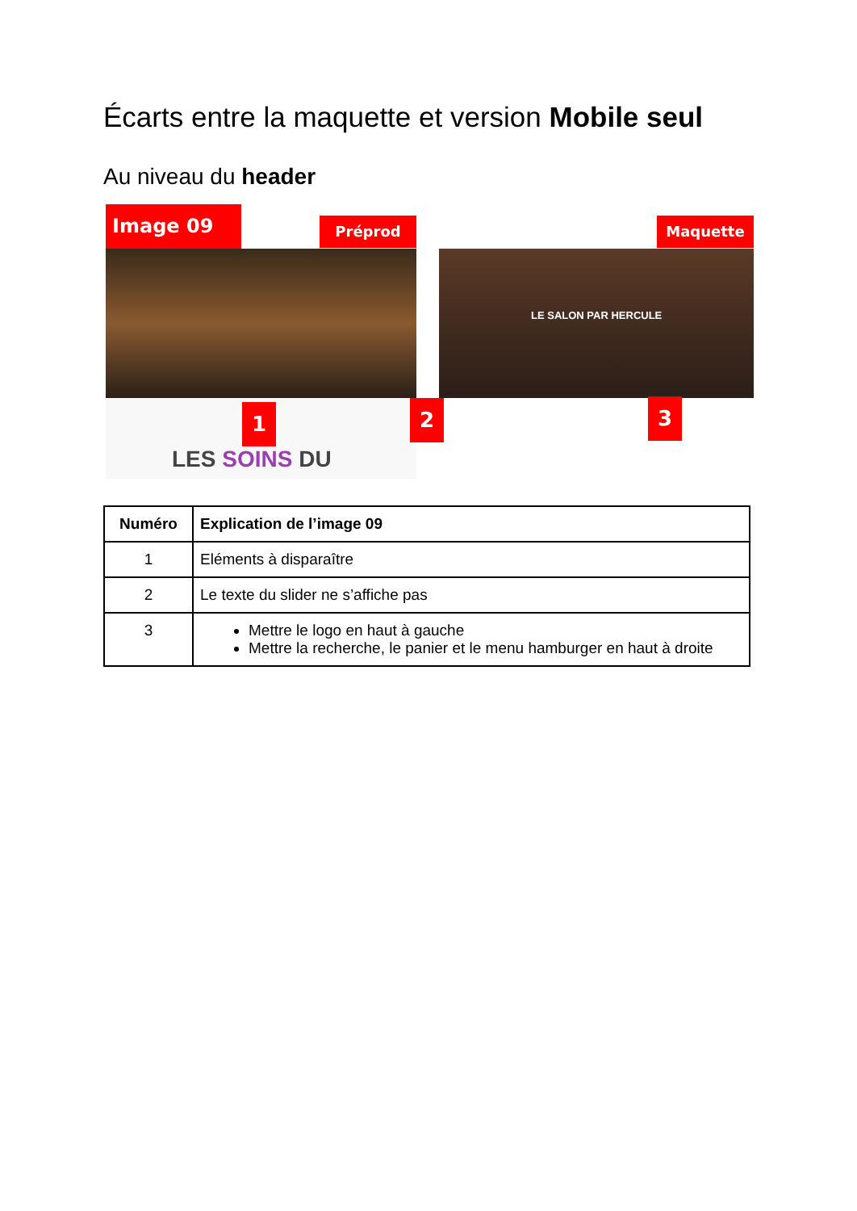Écarts entre la maquette et version Mobile seul
Au niveau du header
LES SOINS DU
LE SALON PAR HERCULE
Image 09 Préprod Maquette
1 2 3
| Numéro | Explication de l’image 09 |
| --- | --- |
| 1 | Eléments à disparaître |
| 2 | Le texte du slider ne s’affiche pas |
| 3 | Mettre le logo en haut à gauche Mettre la recherche, le panier et le menu hamburger en haut à droite |